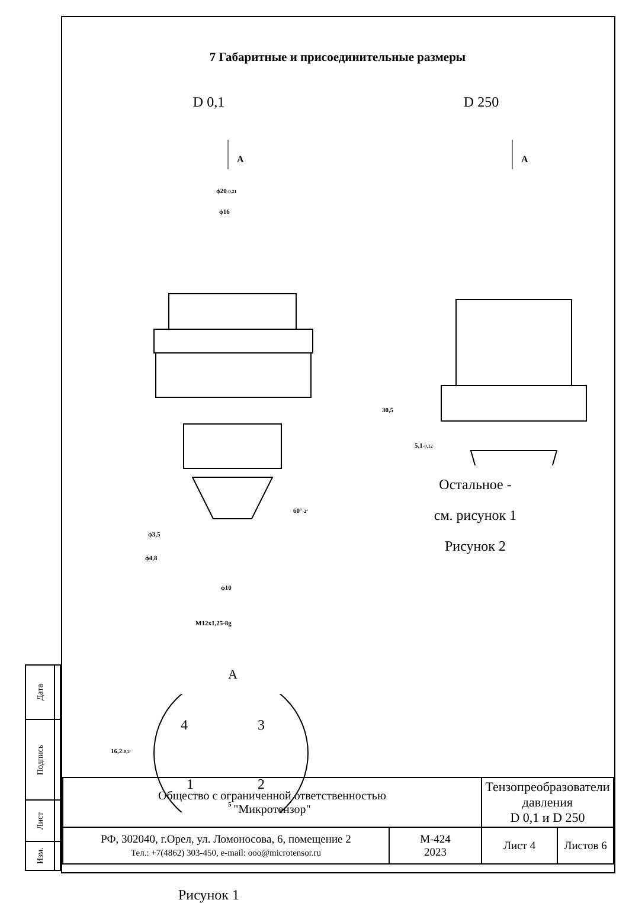| Дата | |
| Подпись | |
| Лист | |
| Изм. | |
7 Габаритные и присоединительные размеры
D 0,1
A
ϕ20-0,21
ϕ16
60°-2°
ϕ3,5
ϕ4,8
ϕ10
M12x1,25-8g
A
16,2-0,2
5
4
3
1
2
Рисунок 1
D 250
A
30,5
5,1-0,12
Остальное -
см. рисунок 1
Рисунок 2
| Общество с ограниченной ответственностью "Микротензор" | | Тензопреобразователи давления D 0,1 и D 250 | |
| РФ, 302040, г.Орел, ул. Ломоносова, 6, помещение 2 Тел.: +7(4862) 303-450, e-mail: ooo@microtensor.ru | М-424 2023 | Лист 4 | Листов 6 |